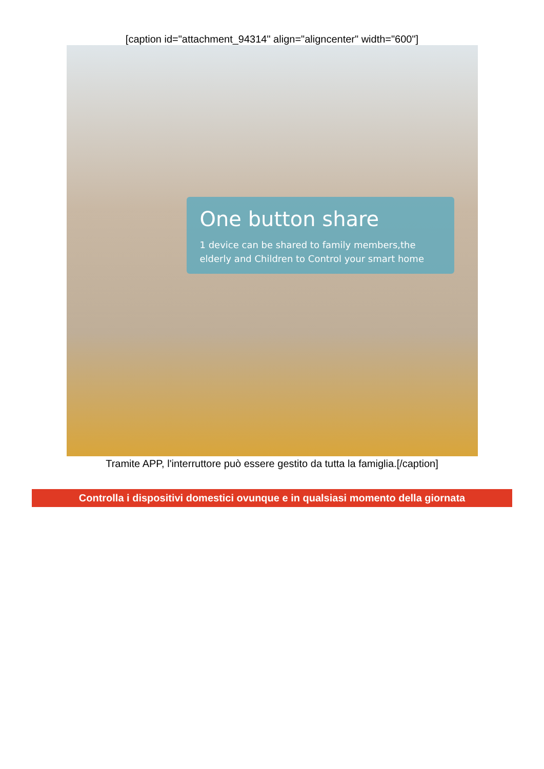[caption id="attachment_94314" align="aligncenter" width="600"]
One button share
1 device can be shared to family members,the elderly and Children to Control your smart home
Tramite APP, l'interruttore può essere gestito da tutta la famiglia.[/caption]
Controlla i dispositivi domestici ovunque e in qualsiasi momento della giornata